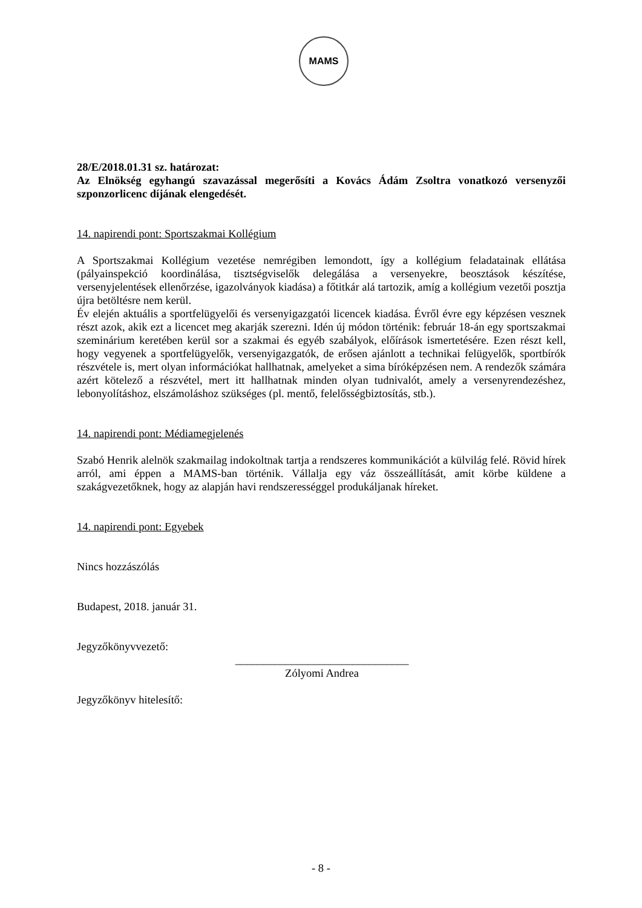MAMS
28/E/2018.01.31 sz. határozat:
Az Elnökség egyhangú szavazással megerősíti a Kovács Ádám Zsoltra vonatkozó versenyzői szponzorlicenc díjának elengedését.
14. napirendi pont: Sportszakmai Kollégium
A Sportszakmai Kollégium vezetése nemrégiben lemondott, így a kollégium feladatainak ellátása (pályainspekció koordinálása, tisztségviselők delegálása a versenyekre, beosztások készítése, versenyjelentések ellenőrzése, igazolványok kiadása) a főtitkár alá tartozik, amíg a kollégium vezetői posztja újra betöltésre nem kerül.
Év elején aktuális a sportfelügyelői és versenyigazgatói licencek kiadása. Évről évre egy képzésen vesznek részt azok, akik ezt a licencet meg akarják szerezni. Idén új módon történik: február 18-án egy sportszakmai szeminárium keretében kerül sor a szakmai és egyéb szabályok, előírások ismertetésére. Ezen részt kell, hogy vegyenek a sportfelügyelők, versenyigazgatók, de erősen ajánlott a technikai felügyelők, sportbírók részvétele is, mert olyan információkat hallhatnak, amelyeket a sima bíróképzésen nem. A rendezők számára azért kötelező a részvétel, mert itt hallhatnak minden olyan tudnivalót, amely a versenyrendezéshez, lebonyolításhoz, elszámoláshoz szükséges (pl. mentő, felelősségbiztosítás, stb.).
14. napirendi pont: Médiamegjelenés
Szabó Henrik alelnök szakmailag indokoltnak tartja a rendszeres kommunikációt a külvilág felé. Rövid hírek arról, ami éppen a MAMS-ban történik. Vállalja egy váz összeállítását, amit körbe küldene a szakágvezetőknek, hogy az alapján havi rendszerességgel produkáljanak híreket.
14. napirendi pont: Egyebek
Nincs hozzászólás
Budapest, 2018. január 31.
Jegyzőkönyvvezető:
_______________________________
Zólyomi Andrea
Jegyzőkönyv hitelesítő:
- 8 -